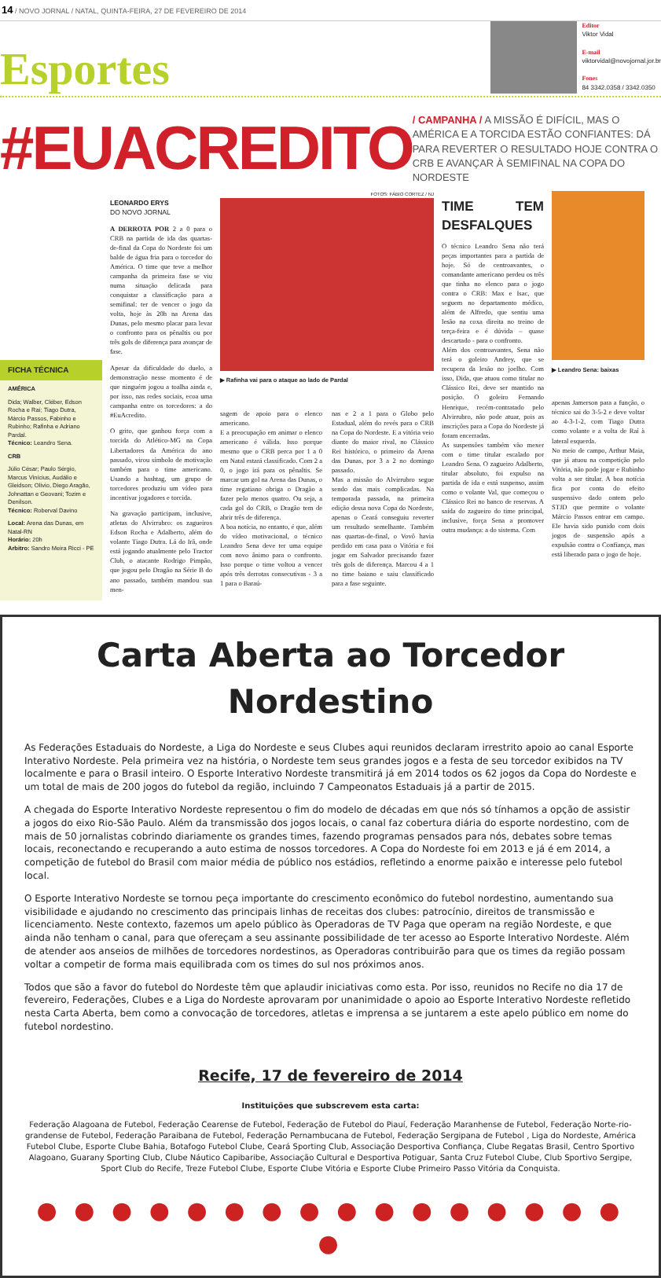14 / NOVO JORNAL / NATAL, QUINTA-FEIRA, 27 DE FEVEREIRO DE 2014
Esportes
Editor
Viktor Vidal
E-mail
viktorvidal@novojornal.jor.br
Fones
84 3342.0358 / 3342.0350
#EUACREDITO
/ CAMPANHA / A MISSÃO É DIFÍCIL, MAS O AMÉRICA E A TORCIDA ESTÃO CONFIANTES: DÁ PARA REVERTER O RESULTADO HOJE CONTRA O CRB E AVANÇAR À SEMIFINAL NA COPA DO NORDESTE
FICHA TÉCNICA
AMÉRICA
Dida; Walber, Cléber, Edson Rocha e Raí; Tiago Dutra, Márcio Passos, Fabinho e Rubinho; Rafinha e Adriano Pardal.
Técnico: Leandro Sena.
CRB
Júlio César; Paulo Sérgio, Marcus Vinícius, Audálio e Gleidson; Olívio, Diego Aragão, Johnattan e Geovani; Tozim e Denílson.
Técnico: Roberval Davino
Local: Arena das Dunas, em Natal-RN
Horário: 20h
Arbitro: Sandro Meira Ricci - PE
LEONARDO ERYS
DO NOVO JORNAL
A DERROTA POR 2 a 0 para o CRB na partida de ida das quartas-de-final da Copa do Nordeste foi um balde de água fria para o torcedor do América. O time que teve a melhor campanha da primeira fase se viu numa situação delicada para conquistar a classificação para a semifinal: ter de vencer o jogo da volta, hoje às 20h na Arena das Dunas, pelo mesmo placar para levar o confronto para os pênaltis ou por três gols de diferença para avançar de fase.
Apesar da dificuldade do duelo, a demonstração nesse momento é de que ninguém jogou a toalha ainda e, por isso, nas redes sociais, ecoa uma campanha entre os torcedores: a do #EuAcredito.
O grito, que ganhou força com a torcida do Atlético-MG na Copa Libertadores da América do ano passado, virou símbolo de motivação também para o time americano. Usando a hashtag, um grupo de torcedores produziu um vídeo para incentivar jogadores e torcida.
Na gravação participam, inclusive, atletas do Alvirrubro: os zagueiros Edson Rocha e Adalberto, além do volante Tiago Dutra. Lá do Irã, onde está jogando atualmente pelo Tractor Club, o atacante Rodrigo Pimpão, que jogou pelo Dragão na Série B do ano passado, também mandou sua men-
FOTOS: FÁBIO CORTEZ / NJ
▶ Rafinha vai para o ataque ao lado de Pardal
sagem de apoio para o elenco americano.
E a preocupação em animar o elenco americano é válida. Isso porque mesmo que o CRB perca por 1 a 0 em Natal estará classificado. Com 2 a 0, o jogo irá para os pênaltis. Se marcar um gol na Arena das Dunas, o time regatiano obriga o Dragão a fazer pelo menos quatro. Ou seja, a cada gol do CRB, o Dragão tem de abrir três de diferença.
A boa notícia, no entanto, é que, além do vídeo motivacional, o técnico Leandro Sena deve ter uma equipe com novo ânimo para o confronto. Isso porque o time voltou a vencer após três derrotas consecutivas - 3 a 1 para o Baraú-
nas e 2 a 1 para o Globo pelo Estadual, além do revés para o CRB na Copa do Nordeste. E a vitória veio diante do maior rival, no Clássico Rei histórico, o primeiro da Arena das Dunas, por 3 a 2 no domingo passado.
Mas a missão do Alvirrubro segue sendo das mais complicadas. Na temporada passada, na primeira edição dessa nova Copa do Nordeste, apenas o Ceará conseguiu reverter um resultado semelhante. Também nas quartas-de-final, o Vovô havia perdido em casa para o Vitória e foi jogar em Salvador precisando fazer três gols de diferença. Marcou 4 a 1 no time baiano e saiu classificado para a fase seguinte.
TIME TEM DESFALQUES
O técnico Leandro Sena não terá peças importantes para a partida de hoje. Só de centroavantes, o comandante americano perdeu os três que tinha no elenco para o jogo contra o CRB: Max e Isac, que seguem no departamento médico, além de Alfredo, que sentiu uma lesão na coxa direita no treino de terça-feira e é dúvida – quase descartado - para o confronto.
Além dos centroavantes, Sena não terá o goleiro Andrey, que se recupera da lesão no joelho. Com isso, Dida, que atuou como titular no Clássico Rei, deve ser mantido na posição. O goleiro Fernando Henrique, recém-contratado pelo Alvirrubro, não pode atuar, pois as inscrições para a Copa do Nordeste já foram encerradas.
As suspensões também vão mexer com o time titular escalado por Leandro Sena. O zagueiro Adalberto, titular absoluto, foi expulso na partida de ida e está suspenso, assim como o volante Val, que começou o Clássico Rei no banco de reservas. A saída do zagueiro do time principal, inclusive, força Sena a promover outra mudança: a do sistema. Com
▶ Leandro Sena: baixas
apenas Jamerson para a função, o técnico sai do 3-5-2 e deve voltar ao 4-3-1-2, com Tiago Dutra como volante e a volta de Raí à lateral esquerda.
No meio de campo, Arthur Maia, que já atuou na competição pelo Vitória, não pode jogar e Rubinho volta a ser titular. A boa notícia fica por conta do efeito suspensivo dado ontem pelo STJD que permite o volante Márcio Passos entrar em campo. Ele havia sido punido com dois jogos de suspensão após a expulsão contra o Confiança, mas está liberado para o jogo de hoje.
Carta Aberta ao Torcedor Nordestino
As Federações Estaduais do Nordeste, a Liga do Nordeste e seus Clubes aqui reunidos declaram irrestrito apoio ao canal Esporte Interativo Nordeste. Pela primeira vez na história, o Nordeste tem seus grandes jogos e a festa de seu torcedor exibidos na TV localmente e para o Brasil inteiro. O Esporte Interativo Nordeste transmitirá já em 2014 todos os 62 jogos da Copa do Nordeste e um total de mais de 200 jogos do futebol da região, incluindo 7 Campeonatos Estaduais já a partir de 2015.
A chegada do Esporte Interativo Nordeste representou o fim do modelo de décadas em que nós só tínhamos a opção de assistir a jogos do eixo Rio-São Paulo. Além da transmissão dos jogos locais, o canal faz cobertura diária do esporte nordestino, com de mais de 50 jornalistas cobrindo diariamente os grandes times, fazendo programas pensados para nós, debates sobre temas locais, reconectando e recuperando a auto estima de nossos torcedores. A Copa do Nordeste foi em 2013 e já é em 2014, a competição de futebol do Brasil com maior média de público nos estádios, refletindo a enorme paixão e interesse pelo futebol local.
O Esporte Interativo Nordeste se tornou peça importante do crescimento econômico do futebol nordestino, aumentando sua visibilidade e ajudando no crescimento das principais linhas de receitas dos clubes: patrocínio, direitos de transmissão e licenciamento. Neste contexto, fazemos um apelo público às Operadoras de TV Paga que operam na região Nordeste, e que ainda não tenham o canal, para que ofereçam a seu assinante possibilidade de ter acesso ao Esporte Interativo Nordeste. Além de atender aos anseios de milhões de torcedores nordestinos, as Operadoras contribuirão para que os times da região possam voltar a competir de forma mais equilibrada com os times do sul nos próximos anos.
Todos que são a favor do futebol do Nordeste têm que aplaudir iniciativas como esta. Por isso, reunidos no Recife no dia 17 de fevereiro, Federações, Clubes e a Liga do Nordeste aprovaram por unanimidade o apoio ao Esporte Interativo Nordeste refletido nesta Carta Aberta, bem como a convocação de torcedores, atletas e imprensa a se juntarem a este apelo público em nome do futebol nordestino.
Recife, 17 de fevereiro de 2014
Instituições que subscrevem esta carta:
Federação Alagoana de Futebol, Federação Cearense de Futebol, Federação de Futebol do Piauí, Federação Maranhense de Futebol, Federação Norte-rio-grandense de Futebol, Federação Paraibana de Futebol, Federação Pernambucana de Futebol, Federação Sergipana de Futebol , Liga do Nordeste, América Futebol Clube, Esporte Clube Bahia, Botafogo Futebol Clube, Ceará Sporting Club, Associação Desportiva Confiança, Clube Regatas Brasil, Centro Sportivo Alagoano, Guarany Sporting Club, Clube Náutico Capibaribe, Associação Cultural e Desportiva Potiguar, Santa Cruz Futebol Clube, Club Sportivo Sergipe, Sport Club do Recife, Treze Futebol Clube, Esporte Clube Vitória e Esporte Clube Primeiro Passo Vitória da Conquista.
● ● ● ● ● ● ● ● ● ● ● ● ● ● ● ● ●